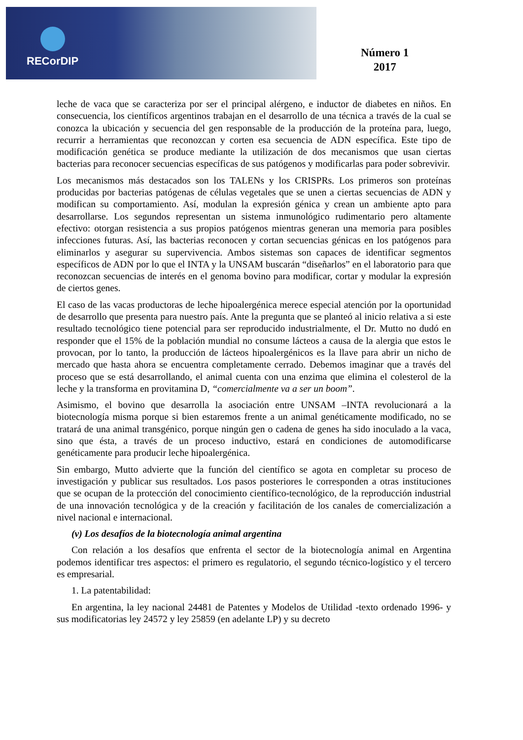RECorDIP
Número 1
2017
leche de vaca que se caracteriza por ser el principal alérgeno, e inductor de diabetes en niños. En consecuencia, los científicos argentinos trabajan en el desarrollo de una técnica a través de la cual se conozca la ubicación y secuencia del gen responsable de la producción de la proteína para, luego, recurrir a herramientas que reconozcan y corten esa secuencia de ADN específica. Este tipo de modificación genética se produce mediante la utilización de dos mecanismos que usan ciertas bacterias para reconocer secuencias específicas de sus patógenos y modificarlas para poder sobrevivir.
Los mecanismos más destacados son los TALENs y los CRISPRs. Los primeros son proteínas producidas por bacterias patógenas de células vegetales que se unen a ciertas secuencias de ADN y modifican su comportamiento. Así, modulan la expresión génica y crean un ambiente apto para desarrollarse. Los segundos representan un sistema inmunológico rudimentario pero altamente efectivo: otorgan resistencia a sus propios patógenos mientras generan una memoria para posibles infecciones futuras. Así, las bacterias reconocen y cortan secuencias génicas en los patógenos para eliminarlos y asegurar su supervivencia. Ambos sistemas son capaces de identificar segmentos específicos de ADN por lo que el INTA y la UNSAM buscarán “diseñarlos” en el laboratorio para que reconozcan secuencias de interés en el genoma bovino para modificar, cortar y modular la expresión de ciertos genes.
El caso de las vacas productoras de leche hipoalergénica merece especial atención por la oportunidad de desarrollo que presenta para nuestro país. Ante la pregunta que se planteó al inicio relativa a si este resultado tecnológico tiene potencial para ser reproducido industrialmente, el Dr. Mutto no dudó en responder que el 15% de la población mundial no consume lácteos a causa de la alergia que estos le provocan, por lo tanto, la producción de lácteos hipoalergénicos es la llave para abrir un nicho de mercado que hasta ahora se encuentra completamente cerrado. Debemos imaginar que a través del proceso que se está desarrollando, el animal cuenta con una enzima que elimina el colesterol de la leche y la transforma en provitamina D, “comercialmente va a ser un boom”.
Asimismo, el bovino que desarrolla la asociación entre UNSAM –INTA revolucionará a la biotecnología misma porque si bien estaremos frente a un animal genéticamente modificado, no se tratará de una animal transgénico, porque ningún gen o cadena de genes ha sido inoculado a la vaca, sino que ésta, a través de un proceso inductivo, estará en condiciones de automodificarse genéticamente para producir leche hipoalergénica.
Sin embargo, Mutto advierte que la función del científico se agota en completar su proceso de investigación y publicar sus resultados. Los pasos posteriores le corresponden a otras instituciones que se ocupan de la protección del conocimiento científico-tecnológico, de la reproducción industrial de una innovación tecnológica y de la creación y facilitación de los canales de comercialización a nivel nacional e internacional.
(v) Los desafíos de la biotecnología animal argentina
Con relación a los desafíos que enfrenta el sector de la biotecnología animal en Argentina podemos identificar tres aspectos: el primero es regulatorio, el segundo técnico-logístico y el tercero es empresarial.
1. La patentabilidad:
En argentina, la ley nacional 24481 de Patentes y Modelos de Utilidad -texto ordenado 1996- y sus modificatorias ley 24572 y ley 25859 (en adelante LP) y su decreto